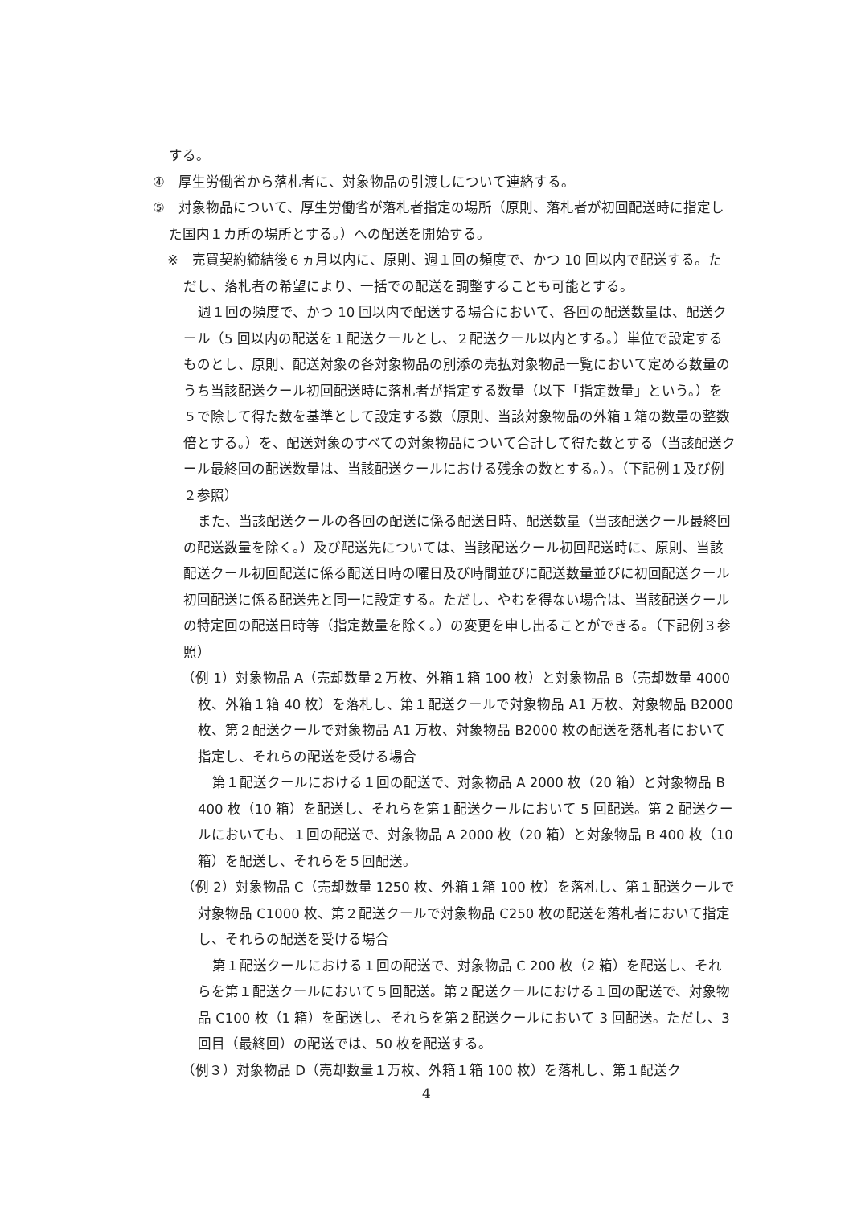する。
④　厚生労働省から落札者に、対象物品の引渡しについて連絡する。
⑤　対象物品について、厚生労働省が落札者指定の場所（原則、落札者が初回配送時に指定した国内１カ所の場所とする。）への配送を開始する。
※　売買契約締結後６ヵ月以内に、原則、週１回の頻度で、かつ 10 回以内で配送する。ただし、落札者の希望により、一括での配送を調整することも可能とする。
週１回の頻度で、かつ 10 回以内で配送する場合において、各回の配送数量は、配送クール（5 回以内の配送を１配送クールとし、２配送クール以内とする。）単位で設定するものとし、原則、配送対象の各対象物品の別添の売払対象物品一覧において定める数量のうち当該配送クール初回配送時に落札者が指定する数量（以下「指定数量」という。）を５で除して得た数を基準として設定する数（原則、当該対象物品の外箱１箱の数量の整数倍とする。）を、配送対象のすべての対象物品について合計して得た数とする（当該配送クール最終回の配送数量は、当該配送クールにおける残余の数とする。）。（下記例１及び例２参照）
また、当該配送クールの各回の配送に係る配送日時、配送数量（当該配送クール最終回の配送数量を除く。）及び配送先については、当該配送クール初回配送時に、原則、当該配送クール初回配送に係る配送日時の曜日及び時間並びに配送数量並びに初回配送クール初回配送に係る配送先と同一に設定する。ただし、やむを得ない場合は、当該配送クールの特定回の配送日時等（指定数量を除く。）の変更を申し出ることができる。（下記例３参照）
（例 1）対象物品 A（売却数量２万枚、外箱１箱 100 枚）と対象物品 B（売却数量 4000 枚、外箱１箱 40 枚）を落札し、第１配送クールで対象物品 A1 万枚、対象物品 B2000 枚、第２配送クールで対象物品 A1 万枚、対象物品 B2000 枚の配送を落札者において指定し、それらの配送を受ける場合
第１配送クールにおける１回の配送で、対象物品 A 2000 枚（20 箱）と対象物品 B 400 枚（10 箱）を配送し、それらを第１配送クールにおいて 5 回配送。第 2 配送クールにおいても、１回の配送で、対象物品 A 2000 枚（20 箱）と対象物品 B 400 枚（10 箱）を配送し、それらを５回配送。
（例 2）対象物品 C（売却数量 1250 枚、外箱１箱 100 枚）を落札し、第１配送クールで対象物品 C1000 枚、第２配送クールで対象物品 C250 枚の配送を落札者において指定し、それらの配送を受ける場合
第１配送クールにおける１回の配送で、対象物品 C 200 枚（2 箱）を配送し、それらを第１配送クールにおいて５回配送。第２配送クールにおける１回の配送で、対象物品 C100 枚（1 箱）を配送し、それらを第２配送クールにおいて 3 回配送。ただし、3 回目（最終回）の配送では、50 枚を配送する。
（例３）対象物品 D（売却数量１万枚、外箱１箱 100 枚）を落札し、第１配送ク
4